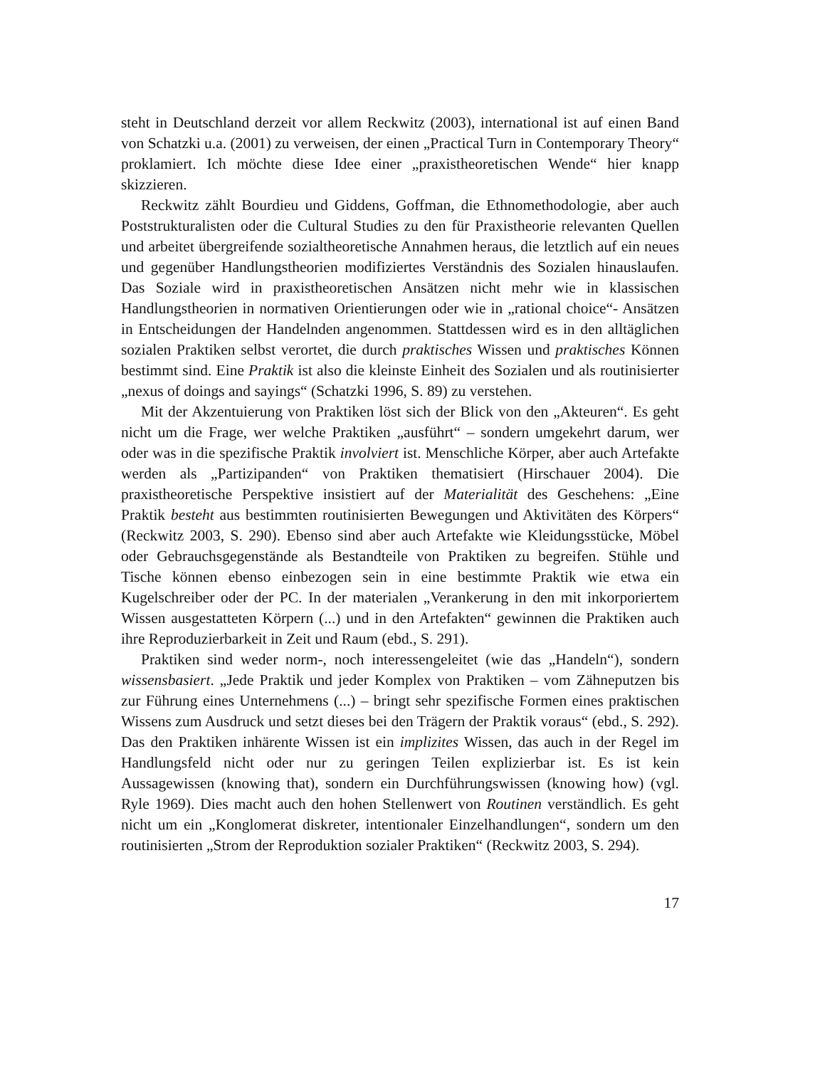steht in Deutschland derzeit vor allem Reckwitz (2003), international ist auf einen Band von Schatzki u.a. (2001) zu verweisen, der einen „Practical Turn in Contemporary Theory“ proklamiert. Ich möchte diese Idee einer „praxistheoretischen Wende“ hier knapp skizzieren.
Reckwitz zählt Bourdieu und Giddens, Goffman, die Ethnomethodologie, aber auch Poststrukturalisten oder die Cultural Studies zu den für Praxistheorie relevanten Quellen und arbeitet übergreifende sozialtheoretische Annahmen heraus, die letztlich auf ein neues und gegenüber Handlungstheorien modifiziertes Verständnis des Sozialen hinauslaufen. Das Soziale wird in praxistheoretischen Ansätzen nicht mehr wie in klassischen Handlungstheorien in normativen Orientierungen oder wie in „rational choice“- Ansätzen in Entscheidungen der Handelnden angenommen. Stattdessen wird es in den alltäglichen sozialen Praktiken selbst verortet, die durch praktisches Wissen und praktisches Können bestimmt sind. Eine Praktik ist also die kleinste Einheit des Sozialen und als routinisierter „nexus of doings and sayings“ (Schatzki 1996, S. 89) zu verstehen.
Mit der Akzentuierung von Praktiken löst sich der Blick von den „Akteuren“. Es geht nicht um die Frage, wer welche Praktiken „ausführt“ – sondern umgekehrt darum, wer oder was in die spezifische Praktik involviert ist. Menschliche Körper, aber auch Artefakte werden als „Partizipanden“ von Praktiken thematisiert (Hirschauer 2004). Die praxistheoretische Perspektive insistiert auf der Materialität des Geschehens: „Eine Praktik besteht aus bestimmten routinisierten Bewegungen und Aktivitäten des Körpers“ (Reckwitz 2003, S. 290). Ebenso sind aber auch Artefakte wie Kleidungsstücke, Möbel oder Gebrauchsgegenstände als Bestandteile von Praktiken zu begreifen. Stühle und Tische können ebenso einbezogen sein in eine bestimmte Praktik wie etwa ein Kugelschreiber oder der PC. In der materialen „Verankerung in den mit inkorporiertem Wissen ausgestatteten Körpern (...) und in den Artefakten“ gewinnen die Praktiken auch ihre Reproduzierbarkeit in Zeit und Raum (ebd., S. 291).
Praktiken sind weder norm-, noch interessengeleitet (wie das „Handeln“), sondern wissensbasiert. „Jede Praktik und jeder Komplex von Praktiken – vom Zähneputzen bis zur Führung eines Unternehmens (...) – bringt sehr spezifische Formen eines praktischen Wissens zum Ausdruck und setzt dieses bei den Trägern der Praktik voraus“ (ebd., S. 292). Das den Praktiken inhärente Wissen ist ein implizites Wissen, das auch in der Regel im Handlungsfeld nicht oder nur zu geringen Teilen explizierbar ist. Es ist kein Aussagewissen (knowing that), sondern ein Durchführungswissen (knowing how) (vgl. Ryle 1969). Dies macht auch den hohen Stellenwert von Routinen verständlich. Es geht nicht um ein „Konglomerat diskreter, intentionaler Einzelhandlungen“, sondern um den routinisierten „Strom der Reproduktion sozialer Praktiken“ (Reckwitz 2003, S. 294).
17